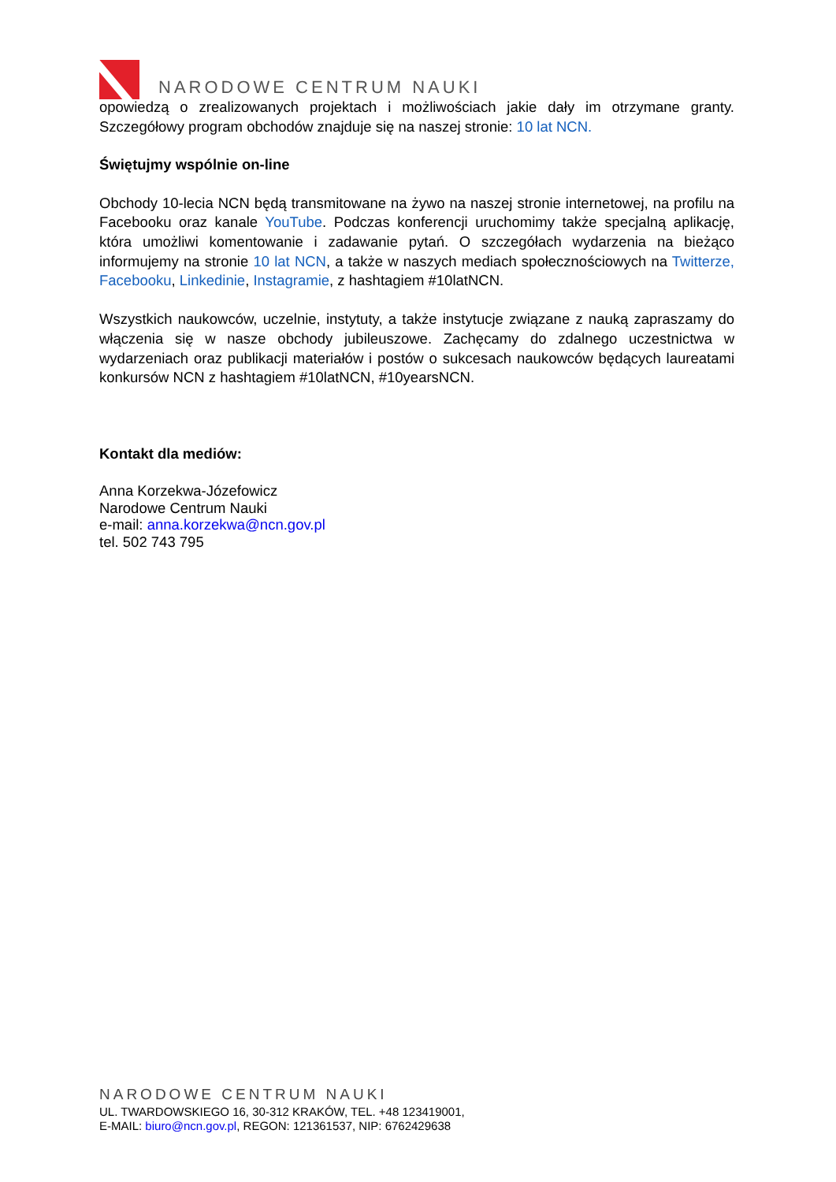NARODOWE CENTRUM NAUKI
opowiedzą o zrealizowanych projektach i możliwościach jakie dały im otrzymane granty. Szczegółowy program obchodów znajduje się na naszej stronie: 10 lat NCN.
Świętujmy wspólnie on-line
Obchody 10-lecia NCN będą transmitowane na żywo na naszej stronie internetowej, na profilu na Facebooku oraz kanale YouTube. Podczas konferencji uruchomimy także specjalną aplikację, która umożliwi komentowanie i zadawanie pytań. O szczegółach wydarzenia na bieżąco informujemy na stronie 10 lat NCN, a także w naszych mediach społecznościowych na Twitterze, Facebooku, Linkedinie, Instagramie, z hashtagiem #10latNCN.
Wszystkich naukowców, uczelnie, instytuty, a także instytucje związane z nauką zapraszamy do włączenia się w nasze obchody jubileuszowe. Zachęcamy do zdalnego uczestnictwa w wydarzeniach oraz publikacji materiałów i postów o sukcesach naukowców będących laureatami konkursów NCN z hashtagiem #10latNCN, #10yearsNCN.
Kontakt dla mediów:
Anna Korzekwa-Józefowicz
Narodowe Centrum Nauki
e-mail: anna.korzekwa@ncn.gov.pl
tel. 502 743 795
NARODOWE CENTRUM NAUKI
UL. TWARDOWSKIEGO 16, 30-312 KRAKÓW, TEL. +48 123419001,
E-MAIL: biuro@ncn.gov.pl, REGON: 121361537, NIP: 6762429638